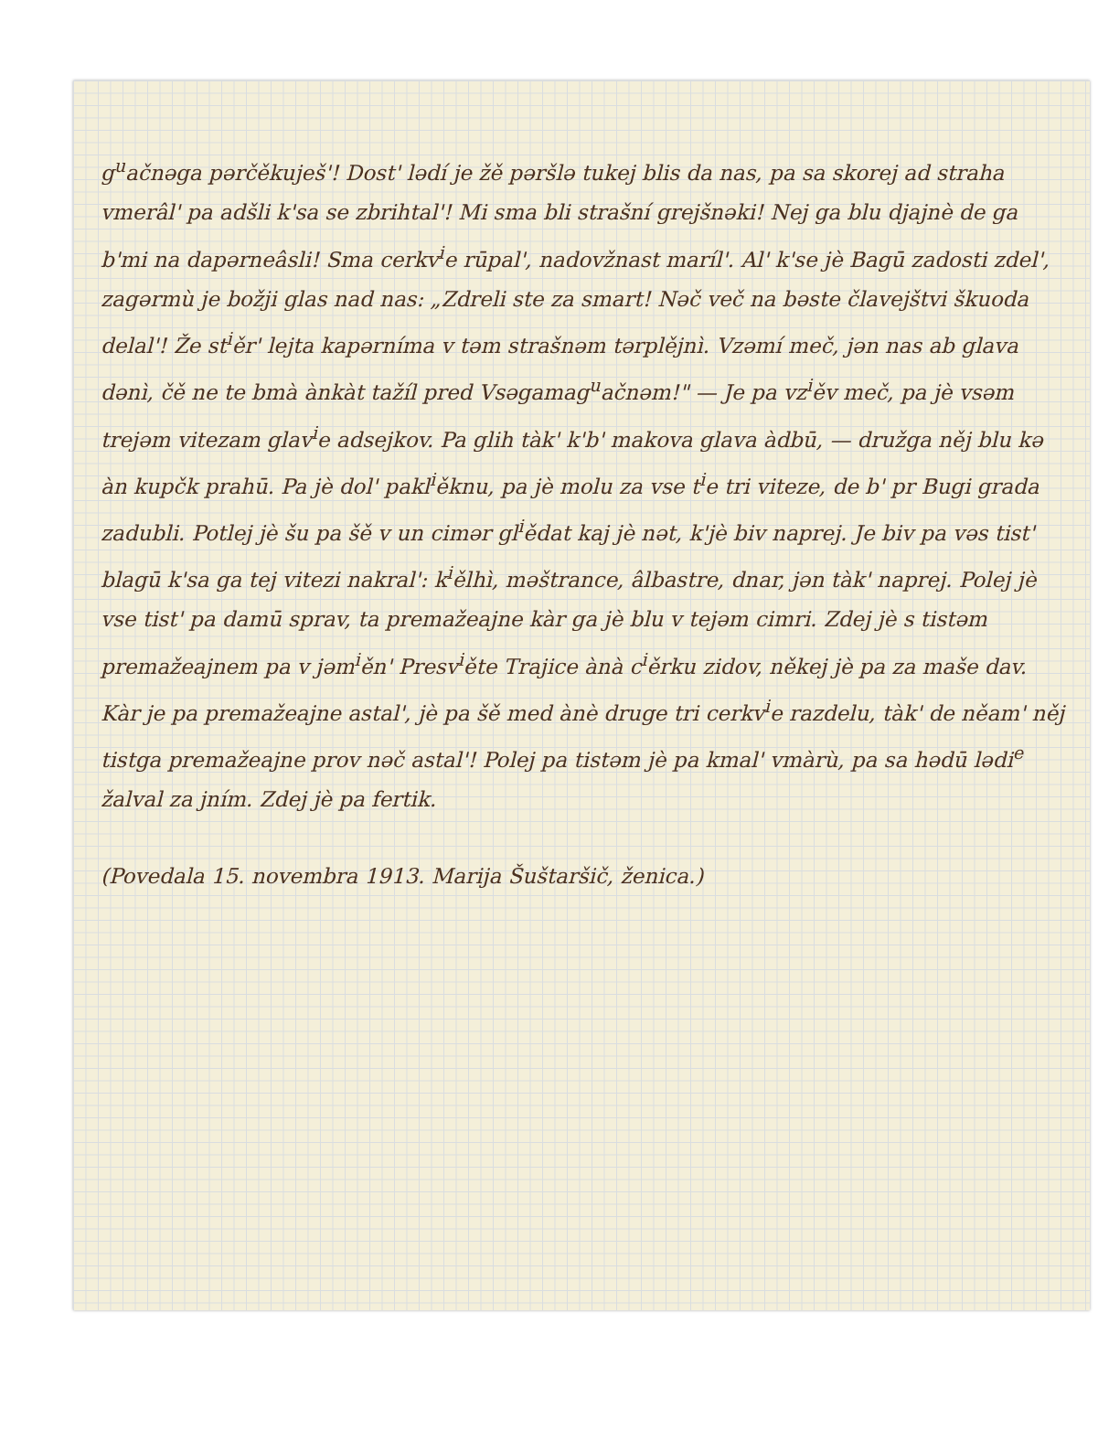g<sup>u</sup>ačnəga pərčěkuješ'! Dost' lədí je žě pəršlə tukej blis da nas, pa sa skorej ad straha vmerâl' pa adšli k'sa se zbrihtal'! Mi sma bli strašní grejšnəki! Nej ga blu djajnè de ga b'mi na dapərneâsli! Sma cerkv<sup>i</sup>e rūpal', nadovžnast maríl'. Al' k'se jè Bagū zadosti zdel', zagərmù je božji glas nad nas: „Zdreli ste za smart! Nəč več na bəste člavejštvi škuoda delal'! Že st<sup>i</sup>ěr' lejta kapərníma v təm strašnəm tərplějnì. Vzəmí meč, jən nas ab glava dənì, čě ne te bmà ànkàt tažíl pred Vsəgamag<sup>u</sup>ačnəm!" — Je pa vz<sup>i</sup>ěv meč, pa jè vsəm trejəm vitezam glav<sup>i</sup>e adsejkov. Pa glih tàk' k'b' makova glava àdbū, — družga něj blu kə àn kupčk prahū. Pa jè dol' pakl<sup>i</sup>ěknu, pa jè molu za vse t<sup>i</sup>e tri viteze, de b' pr Bugi grada zadubli. Potlej jè šu pa šě v un cimər gl<sup>i</sup>ědat kaj jè nət, k'jè biv naprej. Je biv pa vəs tist' blagū k'sa ga tej vitezi nakral': k<sup>i</sup>ělhì, məštrance, âlbastre, dnar, jən tàk' naprej. Polej jè vse tist' pa damū sprav, ta premažeajne kàr ga jè blu v tejəm cimri. Zdej jè s tistəm premažeajnem pa v jəm<sup>i</sup>ěn' Presv<sup>i</sup>ěte Trajice ànà c<sup>i</sup>ěrku zidov, někej jè pa za maše dav. Kàr je pa premažeajne astal', jè pa šě med ànè druge tri cerkv<sup>i</sup>e razdelu, tàk' de něam' něj tistga premažeajne prov nəč astal'! Polej pa tistəm jè pa kmal' vmàrù, pa sa hədū lədi<sup>e</sup> žalval za jním. Zdej jè pa fertik.
(Povedala 15. novembra 1913. Marija Šuštaršič, ženica.)